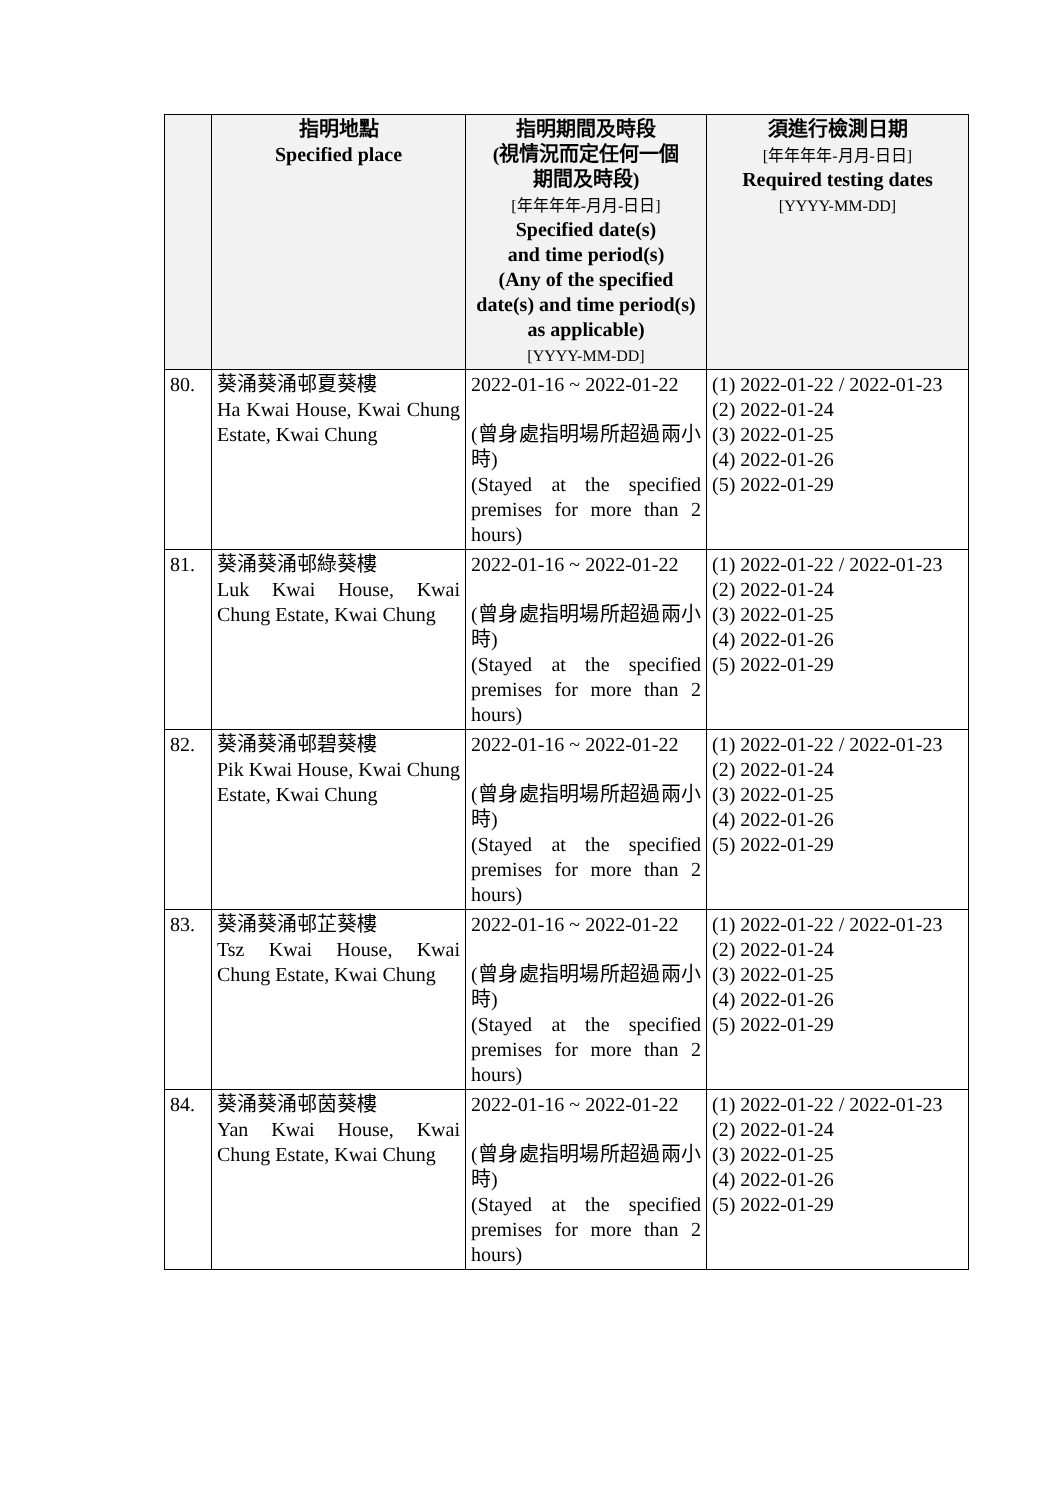| | 指明地點 Specified place | 指明期間及時段 (視情況而定任何一個 期間及時段) [年年年年-月月-日日] Specified date(s) and time period(s) (Any of the specified date(s) and time period(s) as applicable) [YYYY-MM-DD] | 須進行檢測日期 [年年年年-月月-日日] Required testing dates [YYYY-MM-DD] |
| --- | --- | --- | --- |
| 80. | 葵涌葵涌邨夏葵樓 Ha Kwai House, Kwai Chung Estate, Kwai Chung | 2022-01-16 ~ 2022-01-22 (曾身處指明場所超過兩小時) (Stayed at the specified premises for more than 2 hours) | (1) 2022-01-22 / 2022-01-23 (2) 2022-01-24 (3) 2022-01-25 (4) 2022-01-26 (5) 2022-01-29 |
| 81. | 葵涌葵涌邨綠葵樓 Luk Kwai House, Kwai Chung Estate, Kwai Chung | 2022-01-16 ~ 2022-01-22 (曾身處指明場所超過兩小時) (Stayed at the specified premises for more than 2 hours) | (1) 2022-01-22 / 2022-01-23 (2) 2022-01-24 (3) 2022-01-25 (4) 2022-01-26 (5) 2022-01-29 |
| 82. | 葵涌葵涌邨碧葵樓 Pik Kwai House, Kwai Chung Estate, Kwai Chung | 2022-01-16 ~ 2022-01-22 (曾身處指明場所超過兩小時) (Stayed at the specified premises for more than 2 hours) | (1) 2022-01-22 / 2022-01-23 (2) 2022-01-24 (3) 2022-01-25 (4) 2022-01-26 (5) 2022-01-29 |
| 83. | 葵涌葵涌邨芷葵樓 Tsz Kwai House, Kwai Chung Estate, Kwai Chung | 2022-01-16 ~ 2022-01-22 (曾身處指明場所超過兩小時) (Stayed at the specified premises for more than 2 hours) | (1) 2022-01-22 / 2022-01-23 (2) 2022-01-24 (3) 2022-01-25 (4) 2022-01-26 (5) 2022-01-29 |
| 84. | 葵涌葵涌邨茵葵樓 Yan Kwai House, Kwai Chung Estate, Kwai Chung | 2022-01-16 ~ 2022-01-22 (曾身處指明場所超過兩小時) (Stayed at the specified premises for more than 2 hours) | (1) 2022-01-22 / 2022-01-23 (2) 2022-01-24 (3) 2022-01-25 (4) 2022-01-26 (5) 2022-01-29 |